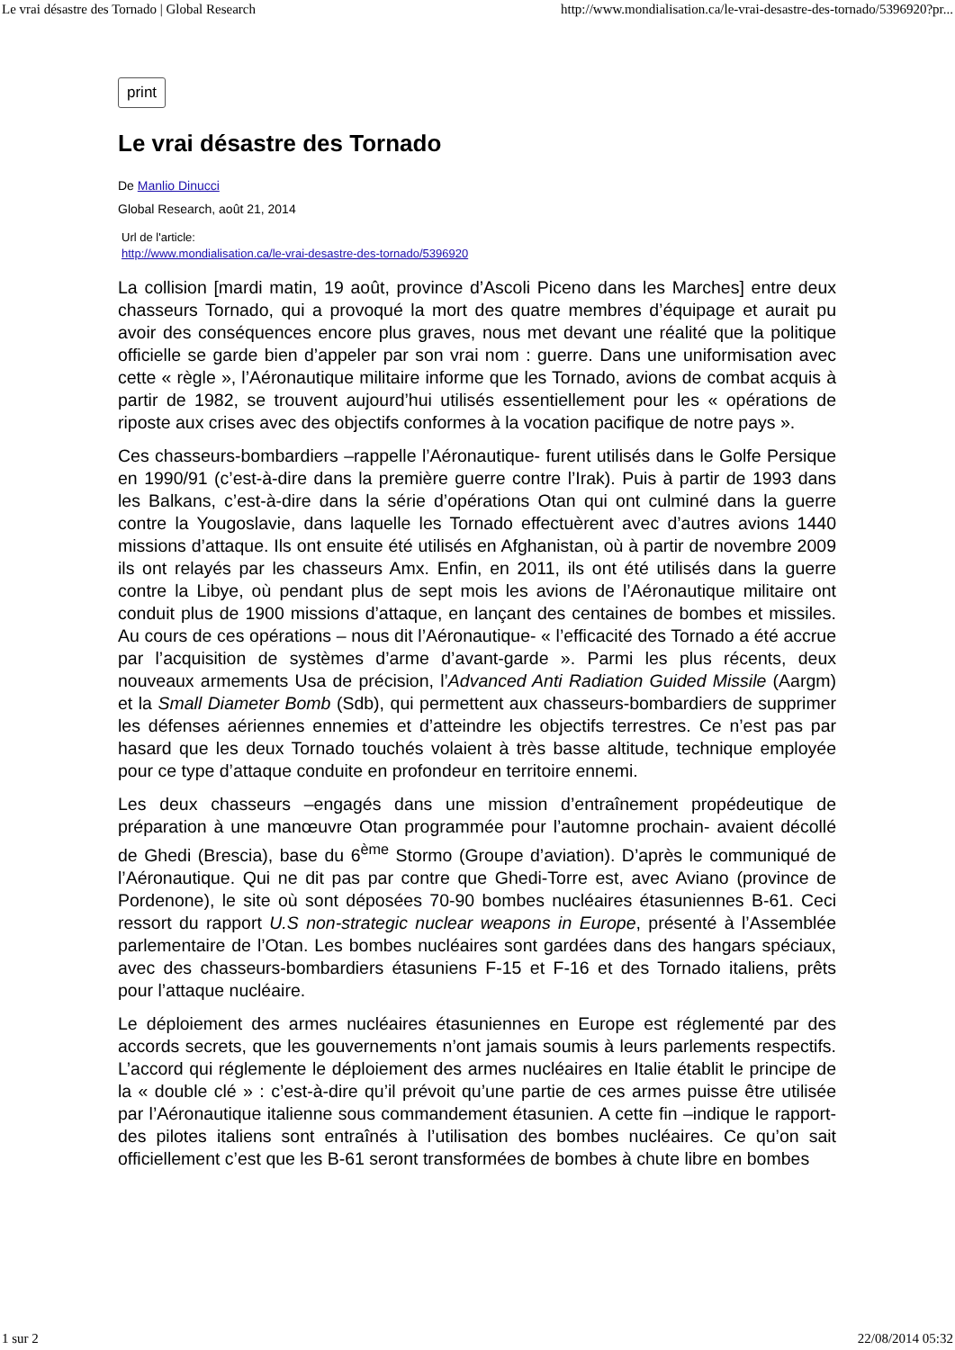Le vrai désastre des Tornado | Global Research http://www.mondialisation.ca/le-vrai-desastre-des-tornado/5396920?pr...
print
Le vrai désastre des Tornado
De Manlio Dinucci
Global Research, août 21, 2014
Url de l'article:
http://www.mondialisation.ca/le-vrai-desastre-des-tornado/5396920
La collision [mardi matin, 19 août, province d’Ascoli Piceno dans les Marches] entre deux chasseurs Tornado, qui a provoqué la mort des quatre membres d’équipage et aurait pu avoir des conséquences encore plus graves, nous met devant une réalité que la politique officielle se garde bien d’appeler par son vrai nom : guerre. Dans une uniformisation avec cette « règle », l’Aéronautique militaire informe que les Tornado, avions de combat acquis à partir de 1982, se trouvent aujourd’hui utilisés essentiellement pour les « opérations de riposte aux crises avec des objectifs conformes à la vocation pacifique de notre pays ».
Ces chasseurs-bombardiers –rappelle l’Aéronautique- furent utilisés dans le Golfe Persique en 1990/91 (c’est-à-dire dans la première guerre contre l’Irak). Puis à partir de 1993 dans les Balkans, c’est-à-dire dans la série d’opérations Otan qui ont culminé dans la guerre contre la Yougoslavie, dans laquelle les Tornado effectuèrent avec d’autres avions 1440 missions d’attaque. Ils ont ensuite été utilisés en Afghanistan, où à partir de novembre 2009 ils ont relayés par les chasseurs Amx. Enfin, en 2011, ils ont été utilisés dans la guerre contre la Libye, où pendant plus de sept mois les avions de l’Aéronautique militaire ont conduit plus de 1900 missions d’attaque, en lançant des centaines de bombes et missiles. Au cours de ces opérations – nous dit l’Aéronautique- « l’efficacité des Tornado a été accrue par l’acquisition de systèmes d’arme d’avant-garde ». Parmi les plus récents, deux nouveaux armements Usa de précision, l’Advanced Anti Radiation Guided Missile (Aargm) et la Small Diameter Bomb (Sdb), qui permettent aux chasseurs-bombardiers de supprimer les défenses aériennes ennemies et d’atteindre les objectifs terrestres. Ce n’est pas par hasard que les deux Tornado touchés volaient à très basse altitude, technique employée pour ce type d’attaque conduite en profondeur en territoire ennemi.
Les deux chasseurs –engagés dans une mission d’entraînement propédeutique de préparation à une manœuvre Otan programmée pour l’automne prochain- avaient décollé de Ghedi (Brescia), base du 6<sup>ème</sup> Stormo (Groupe d’aviation). D’après le communiqué de l’Aéronautique. Qui ne dit pas par contre que Ghedi-Torre est, avec Aviano (province de Pordenone), le site où sont déposées 70-90 bombes nucléaires étasuniennes B-61. Ceci ressort du rapport U.S non-strategic nuclear weapons in Europe, présenté à l’Assemblée parlementaire de l’Otan. Les bombes nucléaires sont gardées dans des hangars spéciaux, avec des chasseurs-bombardiers étasuniens F-15 et F-16 et des Tornado italiens, prêts pour l’attaque nucléaire.
Le déploiement des armes nucléaires étasuniennes en Europe est réglementé par des accords secrets, que les gouvernements n’ont jamais soumis à leurs parlements respectifs. L’accord qui réglemente le déploiement des armes nucléaires en Italie établit le principe de la « double clé » : c’est-à-dire qu’il prévoit qu’une partie de ces armes puisse être utilisée par l’Aéronautique italienne sous commandement étasunien. A cette fin –indique le rapport- des pilotes italiens sont entraînés à l’utilisation des bombes nucléaires. Ce qu’on sait officiellement c’est que les B-61 seront transformées de bombes à chute libre en bombes
1 sur 2 22/08/2014 05:32